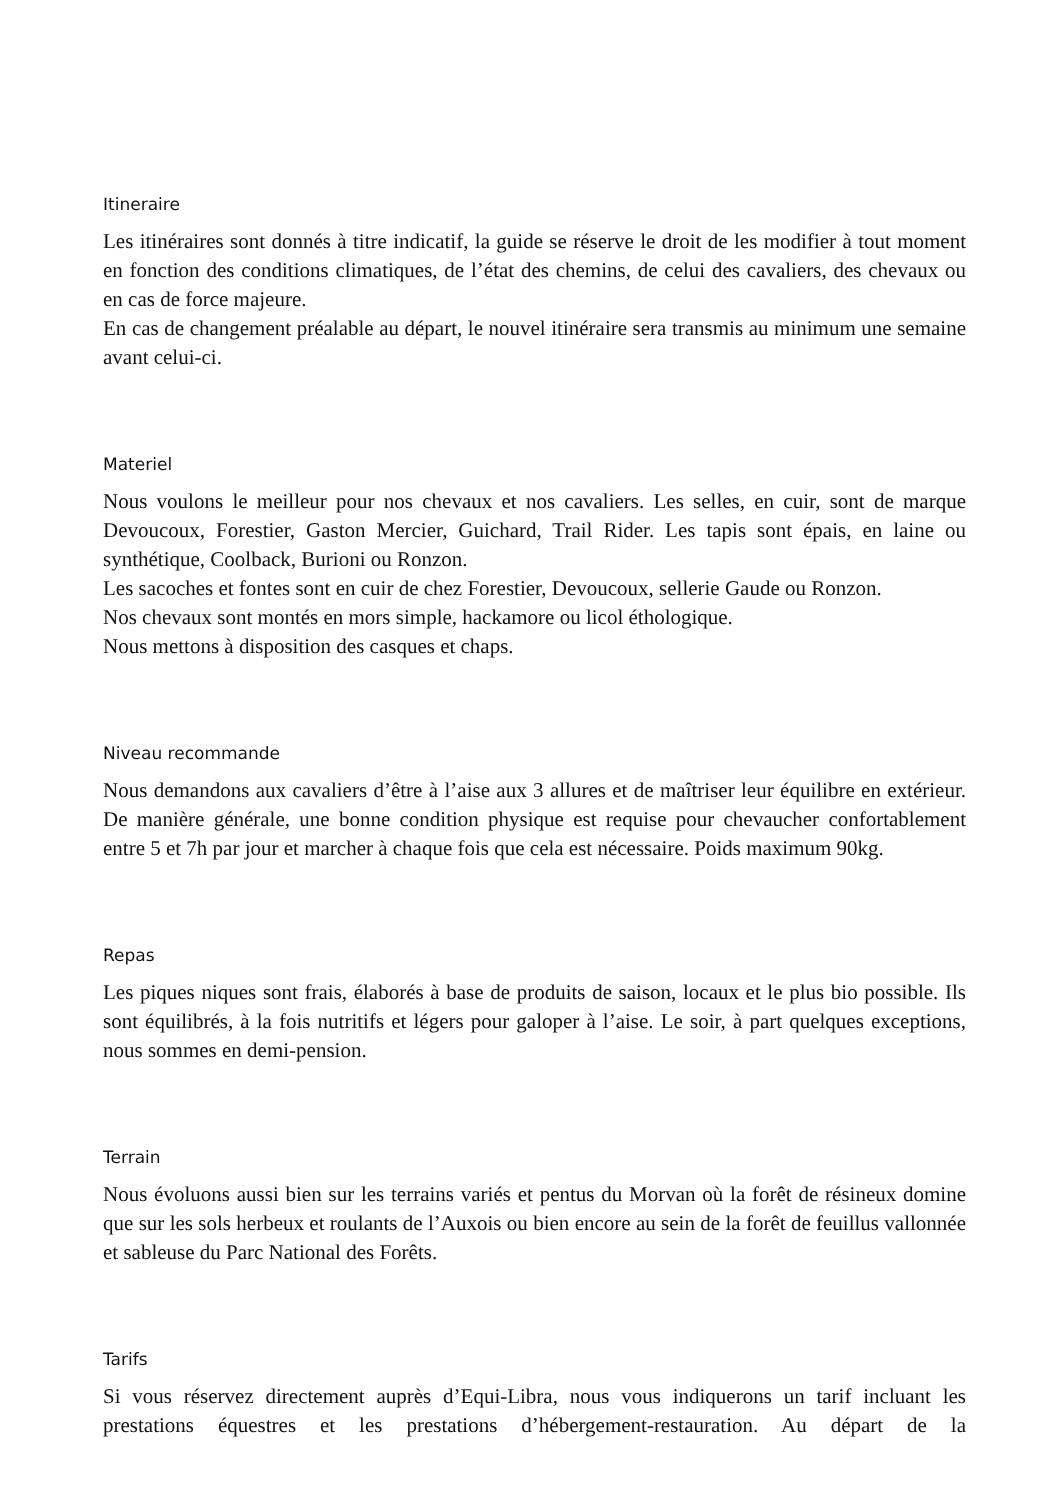Itineraire
Les itinéraires sont donnés à titre indicatif, la guide se réserve le droit de les modifier à tout moment en fonction des conditions climatiques, de l’état des chemins, de celui des cavaliers, des chevaux ou en cas de force majeure.
En cas de changement préalable au départ, le nouvel itinéraire sera transmis au minimum une semaine avant celui-ci.
Materiel
Nous voulons le meilleur pour nos chevaux et nos cavaliers. Les selles, en cuir, sont de marque Devoucoux, Forestier, Gaston Mercier, Guichard, Trail Rider. Les tapis sont épais, en laine ou synthétique, Coolback, Burioni ou Ronzon.
Les sacoches et fontes sont en cuir de chez Forestier, Devoucoux, sellerie Gaude ou Ronzon.
Nos chevaux sont montés en mors simple, hackamore ou licol éthologique.
Nous mettons à disposition des casques et chaps.
Niveau recommande
Nous demandons aux cavaliers d’être à l’aise aux 3 allures et de maîtriser leur équilibre en extérieur. De manière générale, une bonne condition physique est requise pour chevaucher confortablement entre 5 et 7h par jour et marcher à chaque fois que cela est nécessaire. Poids maximum 90kg.
Repas
Les piques niques sont frais, élaborés à base de produits de saison, locaux et le plus bio possible. Ils sont équilibrés, à la fois nutritifs et légers pour galoper à l’aise. Le soir, à part quelques exceptions, nous sommes en demi-pension.
Terrain
Nous évoluons aussi bien sur les terrains variés et pentus du Morvan où la forêt de résineux domine que sur les sols herbeux et roulants de l’Auxois ou bien encore au sein de la forêt de feuillus vallonnée et sableuse du Parc National des Forêts.
Tarifs
Si vous réservez directement auprès d’Equi-Libra, nous vous indiquerons un tarif incluant les prestations équestres et les prestations d’hébergement-restauration. Au départ de la